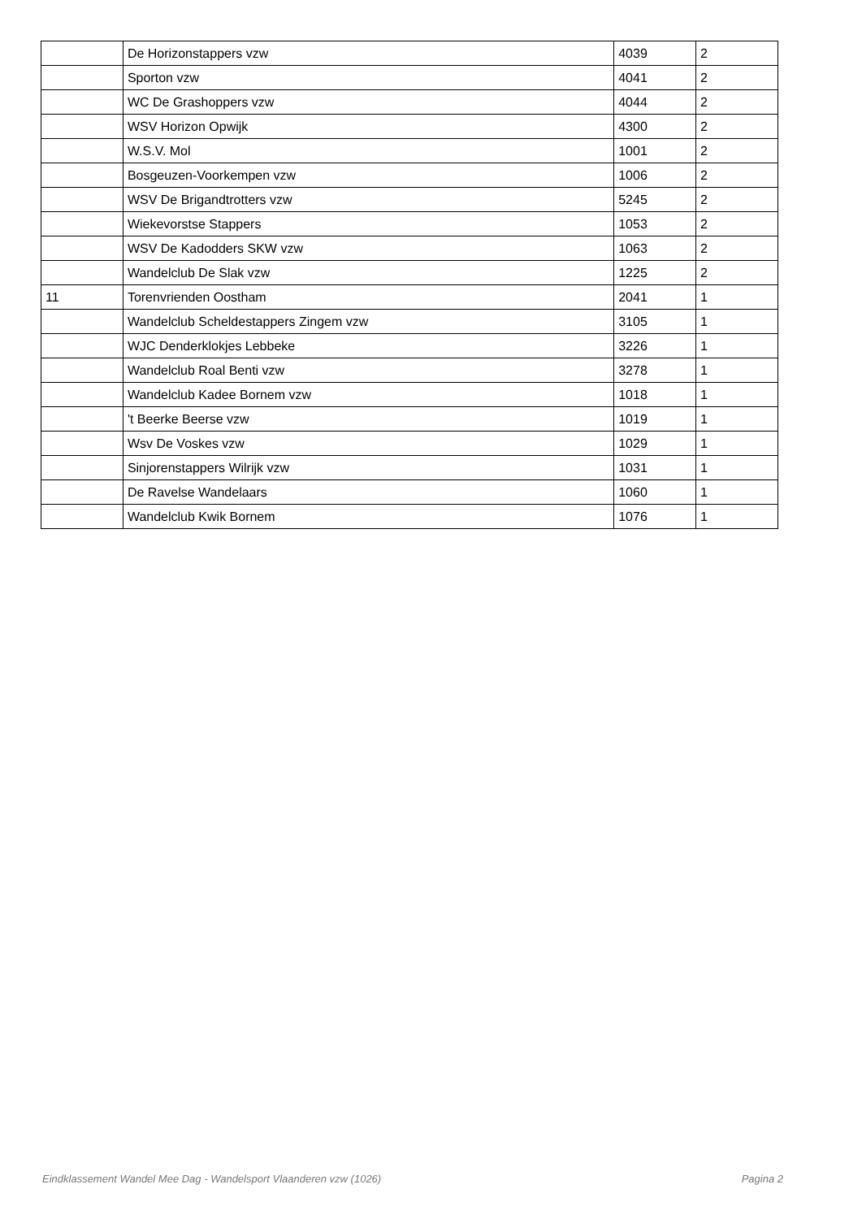| | De Horizonstappers vzw | 4039 | 2 |
| | Sporton vzw | 4041 | 2 |
| | WC De Grashoppers vzw | 4044 | 2 |
| | WSV Horizon Opwijk | 4300 | 2 |
| | W.S.V. Mol | 1001 | 2 |
| | Bosgeuzen-Voorkempen vzw | 1006 | 2 |
| | WSV De Brigandtrotters vzw | 5245 | 2 |
| | Wiekevorstse Stappers | 1053 | 2 |
| | WSV De Kadodders SKW vzw | 1063 | 2 |
| | Wandelclub De Slak vzw | 1225 | 2 |
| 11 | Torenvrienden Oostham | 2041 | 1 |
| | Wandelclub Scheldestappers Zingem vzw | 3105 | 1 |
| | WJC Denderklokjes Lebbeke | 3226 | 1 |
| | Wandelclub Roal Benti vzw | 3278 | 1 |
| | Wandelclub Kadee Bornem vzw | 1018 | 1 |
| | 't Beerke Beerse vzw | 1019 | 1 |
| | Wsv De Voskes vzw | 1029 | 1 |
| | Sinjorenstappers Wilrijk vzw | 1031 | 1 |
| | De Ravelse Wandelaars | 1060 | 1 |
| | Wandelclub Kwik Bornem | 1076 | 1 |
Eindklassement Wandel Mee Dag - Wandelsport Vlaanderen vzw (1026) Pagina 2